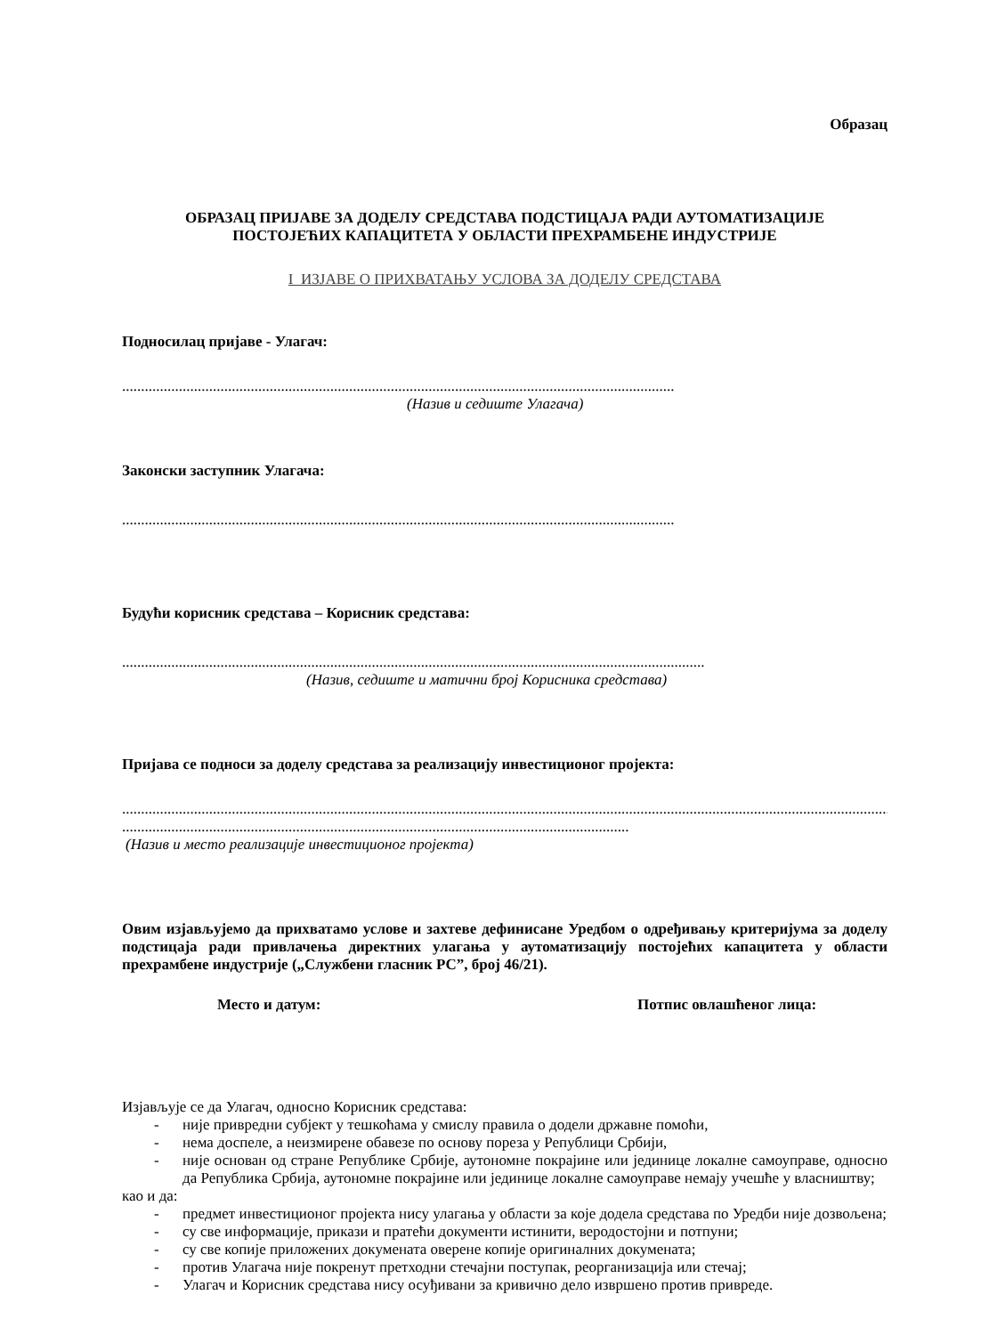Образац
ОБРАЗАЦ ПРИЈАВЕ ЗА ДОДЕЛУ СРЕДСТАВА ПОДСТИЦАЈА РАДИ АУТОМАТИЗАЦИЈЕ
ПОСТОЈЕЋИХ КАПАЦИТЕТА У ОБЛАСТИ ПРЕХРАМБЕНЕ ИНДУСТРИЈЕ
I ИЗЈАВЕ О ПРИХВАТАЊУ УСЛОВА ЗА ДОДЕЛУ СРЕДСТАВА
Подносилац пријаве - Улагач:
..................................................................................................................................................
(Назив и седиште Улагача)
Законски заступник Улагача:
..................................................................................................................................................
Будући корисник средстава – Корисник средстава:
..........................................................................................................................................................
(Назив, седиште и матични број Корисника средстава)
Пријава се подноси за доделу средстава за реализацију инвестиционог пројекта:
........................................................................................................................................................................................................................
......................................................................................................................................
(Назив и место реализације инвестиционог пројекта)
Овим изјављујемо да прихватамо услове и захтеве дефинисане Уредбом о одређивању критеријума за доделу подстицаја ради привлачења директних улагања у аутоматизацију постојећих капацитета у области прехрамбене индустрије („Службени гласник РС”, број 46/21).
Место и датум: Потпис овлашћеног лица:
Изјављује се да Улагач, односно Корисник средстава:
- није привредни субјект у тешкоћама у смислу правила о додели државне помоћи,
- нема доспеле, а неизмирене обавезе по основу пореза у Републици Србији,
- није основан од стране Републике Србије, аутономне покрајине или јединице локалне самоуправе, односно да Република Србија, аутономне покрајине или јединице локалне самоуправе немају учешће у власништву;
као и да:
- предмет инвестиционог пројекта нису улагања у области за које додела средстава по Уредби није дозвољена;
- су све информације, прикази и пратећи документи истинити, веродостојни и потпуни;
- су све копије приложених докумената оверене копије оригиналних докумената;
- против Улагача није покренут претходни стечајни поступак, реорганизација или стечај;
- Улагач и Корисник средстава нису осуђивани за кривично дело извршено против привреде.